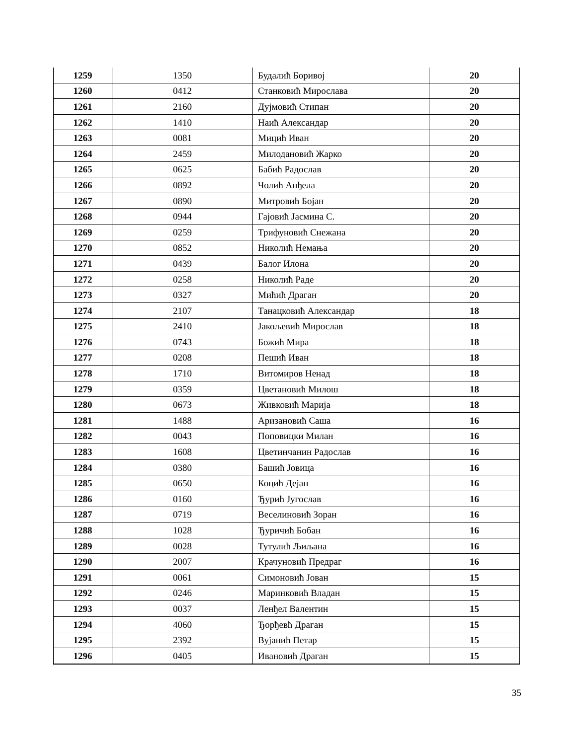| 1259 | 1350 | Будалић Боривој | 20 |
| 1260 | 0412 | Станковић Мирослава | 20 |
| 1261 | 2160 | Дујмовић Стипан | 20 |
| 1262 | 1410 | Наић Александар | 20 |
| 1263 | 0081 | Мицић Иван | 20 |
| 1264 | 2459 | Милодановић Жарко | 20 |
| 1265 | 0625 | Бабић Радослав | 20 |
| 1266 | 0892 | Чолић Анђела | 20 |
| 1267 | 0890 | Митровић Бојан | 20 |
| 1268 | 0944 | Гајовић Јасмина С. | 20 |
| 1269 | 0259 | Трифуновић Снежана | 20 |
| 1270 | 0852 | Николић Немања | 20 |
| 1271 | 0439 | Балог Илона | 20 |
| 1272 | 0258 | Николић Раде | 20 |
| 1273 | 0327 | Мићић Драган | 20 |
| 1274 | 2107 | Танацковић Александар | 18 |
| 1275 | 2410 | Јакољевић Мирослав | 18 |
| 1276 | 0743 | Божић Мира | 18 |
| 1277 | 0208 | Пешић Иван | 18 |
| 1278 | 1710 | Витомиров Ненад | 18 |
| 1279 | 0359 | Цветановић Милош | 18 |
| 1280 | 0673 | Живковић Марија | 18 |
| 1281 | 1488 | Аризановић Саша | 16 |
| 1282 | 0043 | Поповицки Милан | 16 |
| 1283 | 1608 | Цветинчанин Радослав | 16 |
| 1284 | 0380 | Башић Јовица | 16 |
| 1285 | 0650 | Коцић Дејан | 16 |
| 1286 | 0160 | Ђурић Југослав | 16 |
| 1287 | 0719 | Веселиновић Зоран | 16 |
| 1288 | 1028 | Ђуричић Бобан | 16 |
| 1289 | 0028 | Тутулић Љиљана | 16 |
| 1290 | 2007 | Крачуновић Предраг | 16 |
| 1291 | 0061 | Симоновић Јован | 15 |
| 1292 | 0246 | Маринковић Владан | 15 |
| 1293 | 0037 | Ленђел Валентин | 15 |
| 1294 | 4060 | Ђорђевћ Драган | 15 |
| 1295 | 2392 | Вујанић Петар | 15 |
| 1296 | 0405 | Ивановић Драган | 15 |
35